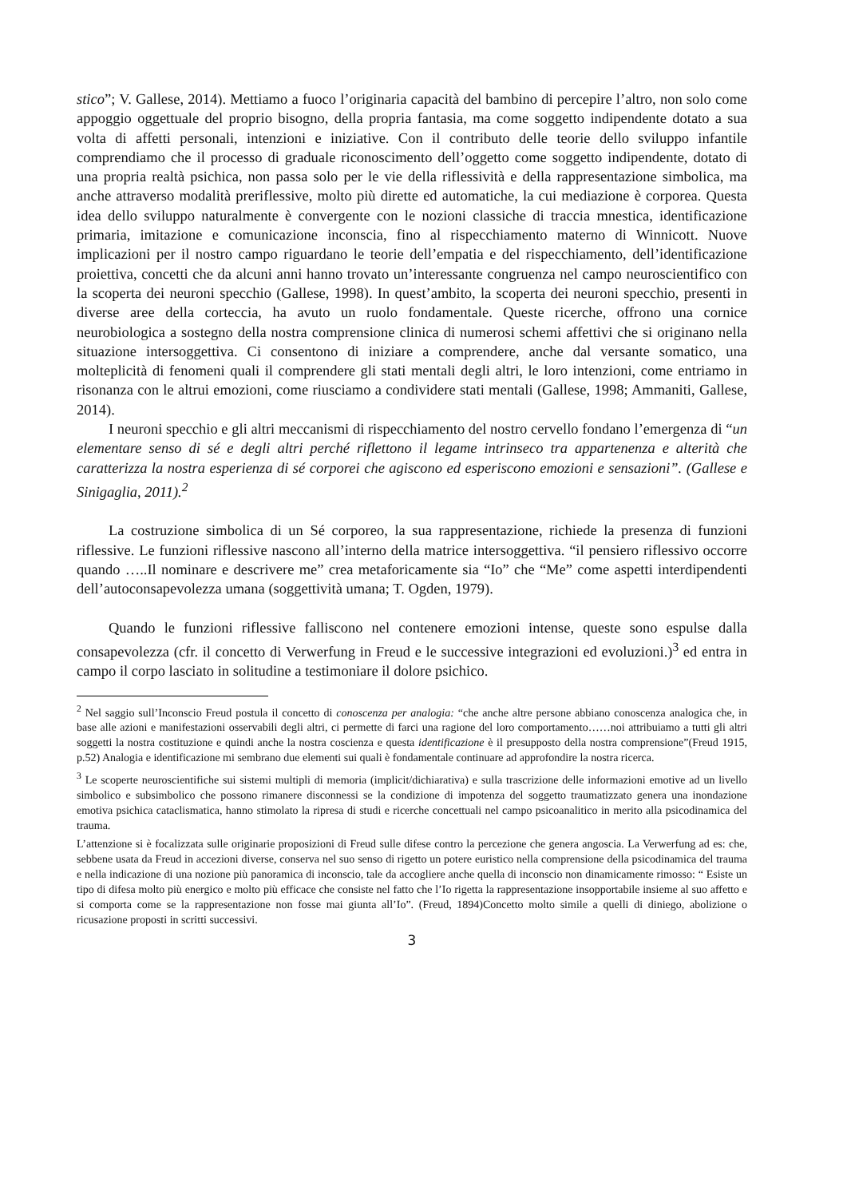stico”; V. Gallese, 2014). Mettiamo a fuoco l’originaria capacità del bambino di percepire l’altro, non solo come appoggio oggettuale del proprio bisogno, della propria fantasia, ma come soggetto indipendente dotato a sua volta di affetti personali, intenzioni e iniziative. Con il contributo delle teorie dello sviluppo infantile comprendiamo che il processo di graduale riconoscimento dell’oggetto come soggetto indipendente, dotato di una propria realtà psichica, non passa solo per le vie della riflessività e della rappresentazione simbolica, ma anche attraverso modalità preriflessive, molto più dirette ed automatiche, la cui mediazione è corporea. Questa idea dello sviluppo naturalmente è convergente con le nozioni classiche di traccia mnestica, identificazione primaria, imitazione e comunicazione inconscia, fino al rispecchiamento materno di Winnicott. Nuove implicazioni per il nostro campo riguardano le teorie dell’empatia e del rispecchiamento, dell’identificazione proiettiva, concetti che da alcuni anni hanno trovato un’interessante congruenza nel campo neuroscientifico con la scoperta dei neuroni specchio (Gallese, 1998). In quest’ambito, la scoperta dei neuroni specchio, presenti in diverse aree della corteccia, ha avuto un ruolo fondamentale. Queste ricerche, offrono una cornice neurobiologica a sostegno della nostra comprensione clinica di numerosi schemi affettivi che si originano nella situazione intersoggettiva. Ci consentono di iniziare a comprendere, anche dal versante somatico, una molteplicità di fenomeni quali il comprendere gli stati mentali degli altri, le loro intenzioni, come entriamo in risonanza con le altrui emozioni, come riusciamo a condividere stati mentali (Gallese, 1998; Ammaniti, Gallese, 2014).
I neuroni specchio e gli altri meccanismi di rispecchiamento del nostro cervello fondano l’emergenza di “un elementare senso di sé e degli altri perché riflettono il legame intrinseco tra appartenenza e alterità che caratterizza la nostra esperienza di sé corporei che agiscono ed esperiscono emozioni e sensazioni”. (Gallese e Sinigaglia, 2011).<sup>2</sup>
La costruzione simbolica di un Sé corporeo, la sua rappresentazione, richiede la presenza di funzioni riflessive. Le funzioni riflessive nascono all’interno della matrice intersoggettiva. “il pensiero riflessivo occorre quando …..Il nominare e descrivere me” crea metaforicamente sia “Io” che “Me” come aspetti interdipendenti dell’autoconsapevolezza umana (soggettività umana; T. Ogden, 1979).
Quando le funzioni riflessive falliscono nel contenere emozioni intense, queste sono espulse dalla consapevolezza (cfr. il concetto di Verwerfung in Freud e le successive integrazioni ed evoluzioni.)<sup>3</sup> ed entra in campo il corpo lasciato in solitudine a testimoniare il dolore psichico.
<sup>2</sup> Nel saggio sull’Inconscio Freud postula il concetto di conoscenza per analogia: “che anche altre persone abbiano conoscenza analogica che, in base alle azioni e manifestazioni osservabili degli altri, ci permette di farci una ragione del loro comportamento……noi attribuiamo a tutti gli altri soggetti la nostra costituzione e quindi anche la nostra coscienza e questa identificazione è il presupposto della nostra comprensione”(Freud 1915, p.52) Analogia e identificazione mi sembrano due elementi sui quali è fondamentale continuare ad approfondire la nostra ricerca.
<sup>3</sup> Le scoperte neuroscientifiche sui sistemi multipli di memoria (implicit/dichiarativa) e sulla trascrizione delle informazioni emotive ad un livello simbolico e subsimbolico che possono rimanere disconnessi se la condizione di impotenza del soggetto traumatizzato genera una inondazione emotiva psichica cataclismatica, hanno stimolato la ripresa di studi e ricerche concettuali nel campo psicoanalitico in merito alla psicodinamica del trauma.
L’attenzione si è focalizzata sulle originarie proposizioni di Freud sulle difese contro la percezione che genera angoscia. La Verwerfung ad es: che, sebbene usata da Freud in accezioni diverse, conserva nel suo senso di rigetto un potere euristico nella comprensione della psicodinamica del trauma e nella indicazione di una nozione più panoramica di inconscio, tale da accogliere anche quella di inconscio non dinamicamente rimosso: “ Esiste un tipo di difesa molto più energico e molto più efficace che consiste nel fatto che l’Io rigetta la rappresentazione insopportabile insieme al suo affetto e si comporta come se la rappresentazione non fosse mai giunta all’Io”. (Freud, 1894)Concetto molto simile a quelli di diniego, abolizione o ricusazione proposti in scritti successivi.
3